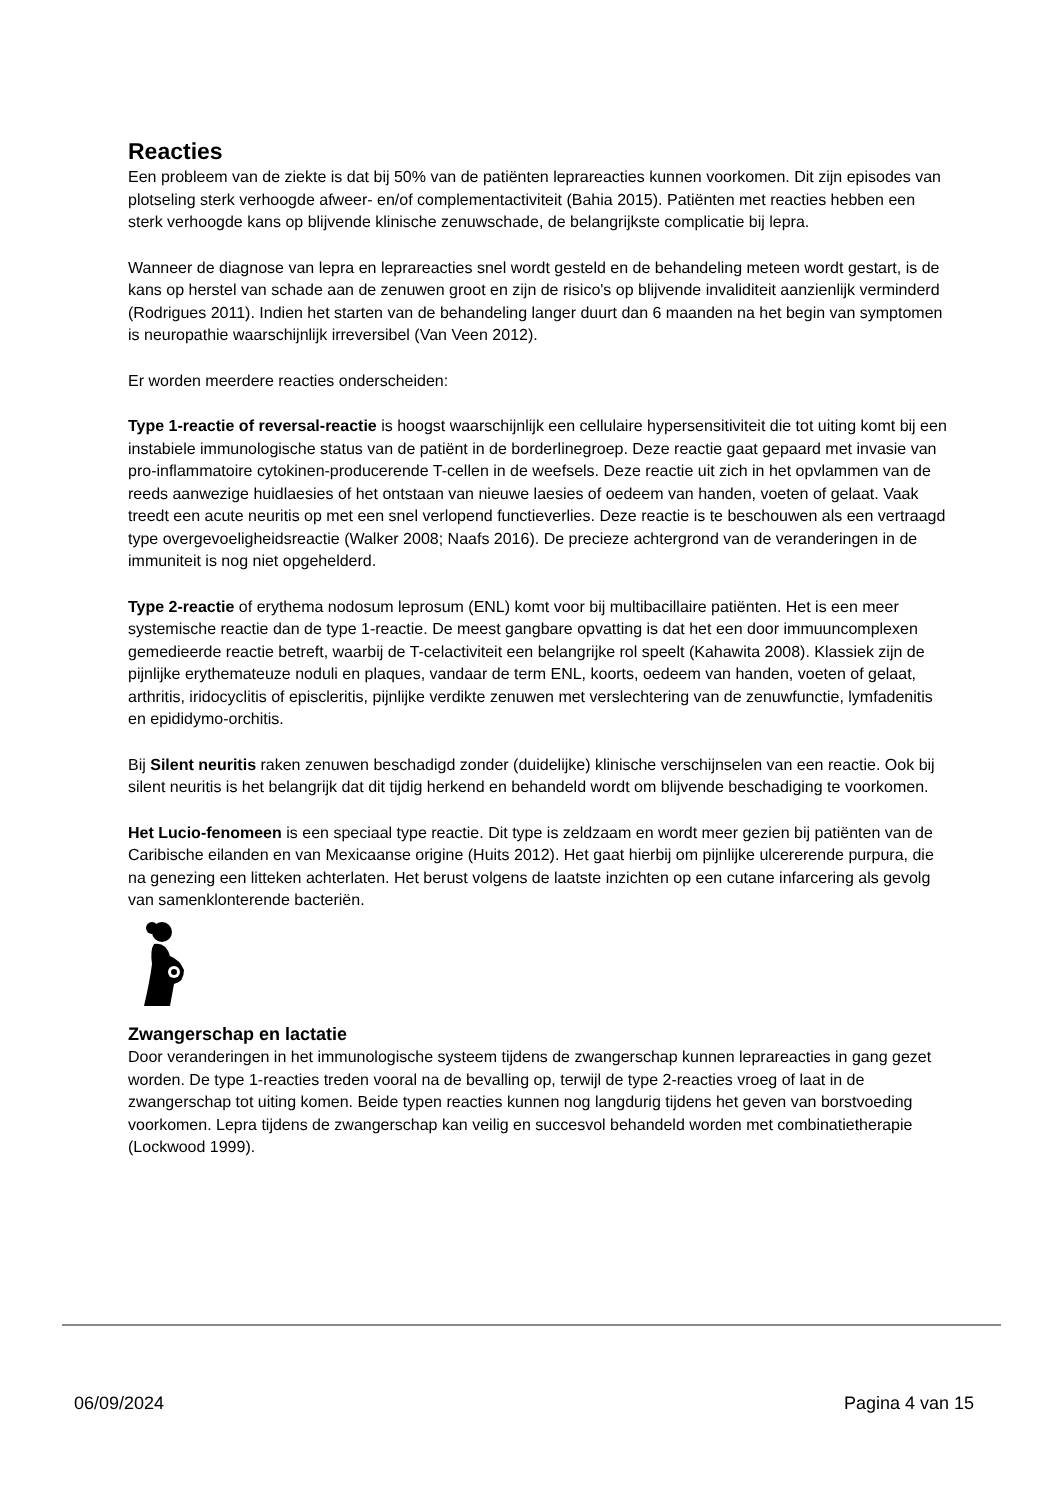Reacties
Een probleem van de ziekte is dat bij 50% van de patiënten leprareacties kunnen voorkomen. Dit zijn episodes van plotseling sterk verhoogde afweer- en/of complementactiviteit (Bahia 2015). Patiënten met reacties hebben een sterk verhoogde kans op blijvende klinische zenuwschade, de belangrijkste complicatie bij lepra.
Wanneer de diagnose van lepra en leprareacties snel wordt gesteld en de behandeling meteen wordt gestart, is de kans op herstel van schade aan de zenuwen groot en zijn de risico's op blijvende invaliditeit aanzienlijk verminderd (Rodrigues 2011). Indien het starten van de behandeling langer duurt dan 6 maanden na het begin van symptomen is neuropathie waarschijnlijk irreversibel (Van Veen 2012).
Er worden meerdere reacties onderscheiden:
Type 1-reactie of reversal-reactie is hoogst waarschijnlijk een cellulaire hypersensitiviteit die tot uiting komt bij een instabiele immunologische status van de patiënt in de borderlinegroep. Deze reactie gaat gepaard met invasie van pro-inflammatoire cytokinen-producerende T-cellen in de weefsels. Deze reactie uit zich in het opvlammen van de reeds aanwezige huidlaesies of het ontstaan van nieuwe laesies of oedeem van handen, voeten of gelaat. Vaak treedt een acute neuritis op met een snel verlopend functieverlies. Deze reactie is te beschouwen als een vertraagd type overgevoeligheidsreactie (Walker 2008; Naafs 2016). De precieze achtergrond van de veranderingen in de immuniteit is nog niet opgehelderd.
Type 2-reactie of erythema nodosum leprosum (ENL) komt voor bij multibacillaire patiënten. Het is een meer systemische reactie dan de type 1-reactie. De meest gangbare opvatting is dat het een door immuuncomplexen gemedieerde reactie betreft, waarbij de T-celactiviteit een belangrijke rol speelt (Kahawita 2008). Klassiek zijn de pijnlijke erythemateuze noduli en plaques, vandaar de term ENL, koorts, oedeem van handen, voeten of gelaat, arthritis, iridocyclitis of episcleritis, pijnlijke verdikte zenuwen met verslechtering van de zenuwfunctie, lymfadenitis en epididymo-orchitis.
Bij Silent neuritis raken zenuwen beschadigd zonder (duidelijke) klinische verschijnselen van een reactie. Ook bij silent neuritis is het belangrijk dat dit tijdig herkend en behandeld wordt om blijvende beschadiging te voorkomen.
Het Lucio-fenomeen is een speciaal type reactie. Dit type is zeldzaam en wordt meer gezien bij patiënten van de Caribische eilanden en van Mexicaanse origine (Huits 2012). Het gaat hierbij om pijnlijke ulcererende purpura, die na genezing een litteken achterlaten. Het berust volgens de laatste inzichten op een cutane infarcering als gevolg van samenklonterende bacteriën.
Zwangerschap en lactatie
Door veranderingen in het immunologische systeem tijdens de zwangerschap kunnen leprareacties in gang gezet worden. De type 1-reacties treden vooral na de bevalling op, terwijl de type 2-reacties vroeg of laat in de zwangerschap tot uiting komen. Beide typen reacties kunnen nog langdurig tijdens het geven van borstvoeding voorkomen. Lepra tijdens de zwangerschap kan veilig en succesvol behandeld worden met combinatietherapie (Lockwood 1999).
06/09/2024 Pagina 4 van 15